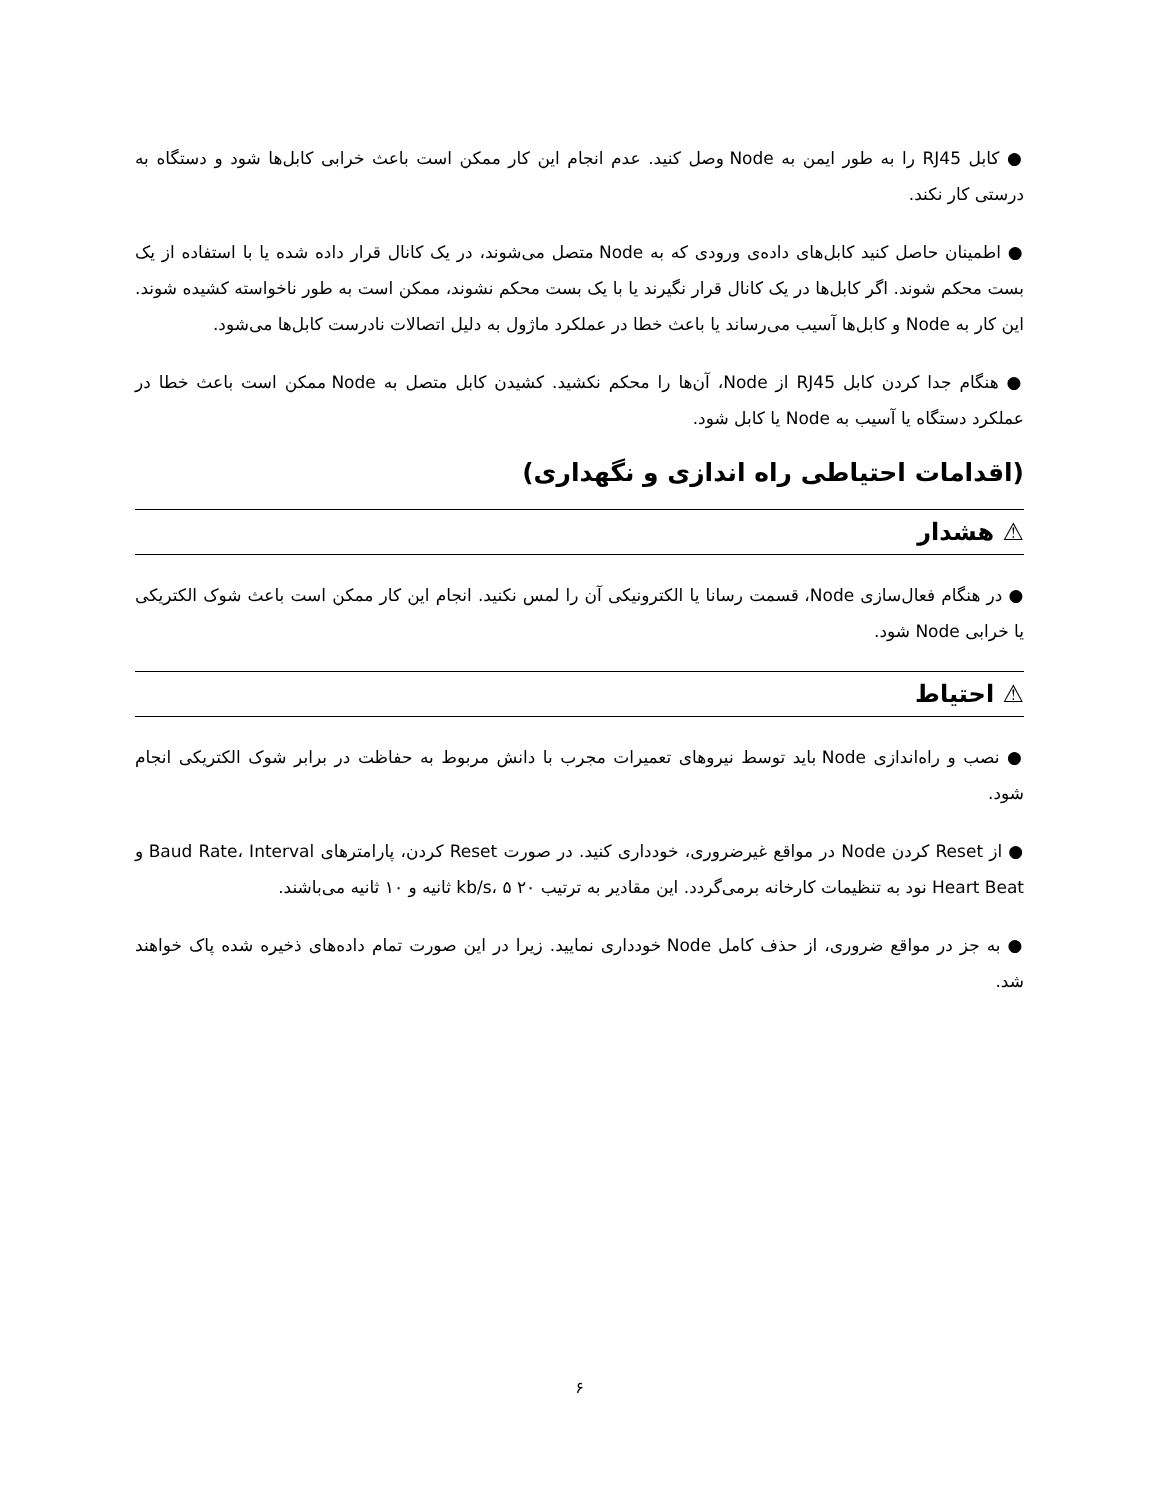● کابل RJ45 را به طور ایمن به Node وصل کنید. عدم انجام این کار ممکن است باعث خرابی کابل‌ها شود و دستگاه به درستی کار نکند.
● اطمینان حاصل کنید کابل‌های داده‌ی ورودی که به Node متصل می‌شوند، در یک کانال قرار داده شده یا با استفاده از یک بست محکم شوند. اگر کابل‌ها در یک کانال قرار نگیرند یا با یک بست محکم نشوند، ممکن است به طور ناخواسته کشیده شوند. این کار به Node و کابل‌ها آسیب می‌رساند یا باعث خطا در عملکرد ماژول به دلیل اتصالات نادرست کابل‌ها می‌شود.
● هنگام جدا کردن کابل RJ45 از Node، آن‌ها را محکم نکشید. کشیدن کابل متصل به Node ممکن است باعث خطا در عملکرد دستگاه یا آسیب به Node یا کابل شود.
(اقدامات احتیاطی راه اندازی و نگهداری)
⚠ هشدار
● در هنگام فعال‌سازی Node، قسمت رسانا یا الکترونیکی آن را لمس نکنید. انجام این کار ممکن است باعث شوک الکتریکی یا خرابی Node شود.
⚠ احتیاط
● نصب و راه‌اندازی Node باید توسط نیروهای تعمیرات مجرب با دانش مربوط به حفاظت در برابر شوک الکتریکی انجام شود.
● از Reset کردن Node در مواقع غیرضروری، خودداری کنید. در صورت Reset کردن، پارامترهای Baud Rate، Interval و Heart Beat نود به تنظیمات کارخانه برمی‌گردد. این مقادیر به ترتیب ۲۰ kb/s، ۵ ثانیه و ۱۰ ثانیه می‌باشند.
● به جز در مواقع ضروری، از حذف کامل Node خودداری نمایید. زیرا در این صورت تمام داده‌های ذخیره شده پاک خواهند شد.
۶